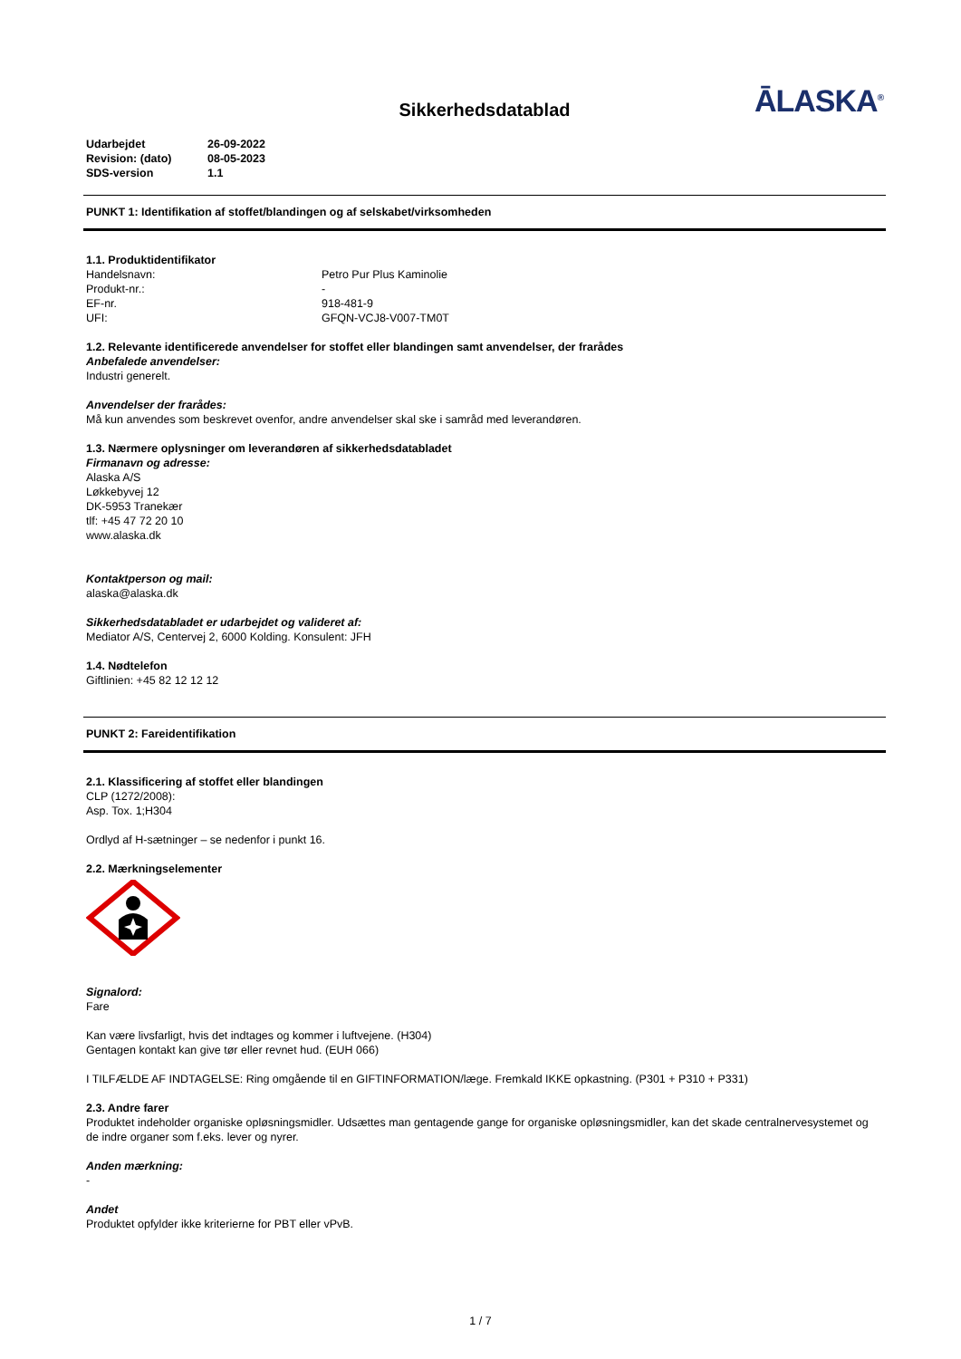ĀLASKA<sup>®</sup>
Sikkerhedsdatablad
Udarbejdet 26-09-2022
Revision: (dato) 08-05-2023
SDS-version 1.1
PUNKT 1: Identifikation af stoffet/blandingen og af selskabet/virksomheden
1.1. Produktidentifikator
Handelsnavn: Petro Pur Plus Kaminolie
Produkt-nr.: -
EF-nr. 918-481-9
UFI: GFQN-VCJ8-V007-TM0T
1.2. Relevante identificerede anvendelser for stoffet eller blandingen samt anvendelser, der frarådes
Anbefalede anvendelser:
Industri generelt.
Anvendelser der frarådes:
Må kun anvendes som beskrevet ovenfor, andre anvendelser skal ske i samråd med leverandøren.
1.3. Nærmere oplysninger om leverandøren af sikkerhedsdatabladet
Firmanavn og adresse:
Alaska A/S
Løkkebyvej 12
DK-5953 Tranekær
tlf: +45 47 72 20 10
www.alaska.dk
Kontaktperson og mail:
alaska@alaska.dk
Sikkerhedsdatabladet er udarbejdet og valideret af:
Mediator A/S, Centervej 2, 6000 Kolding. Konsulent: JFH
1.4. Nødtelefon
Giftlinien: +45 82 12 12 12
PUNKT 2: Fareidentifikation
2.1. Klassificering af stoffet eller blandingen
CLP (1272/2008):
Asp. Tox. 1;H304
Ordlyd af H-sætninger – se nedenfor i punkt 16.
2.2. Mærkningselementer
Signalord:
Fare
Kan være livsfarligt, hvis det indtages og kommer i luftvejene. (H304)
Gentagen kontakt kan give tør eller revnet hud. (EUH 066)
I TILFÆLDE AF INDTAGELSE: Ring omgående til en GIFTINFORMATION/læge. Fremkald IKKE opkastning. (P301 + P310 + P331)
2.3. Andre farer
Produktet indeholder organiske opløsningsmidler. Udsættes man gentagende gange for organiske opløsningsmidler, kan det skade centralnervesystemet og de indre organer som f.eks. lever og nyrer.
Anden mærkning:
-
Andet
Produktet opfylder ikke kriterierne for PBT eller vPvB.
1 / 7